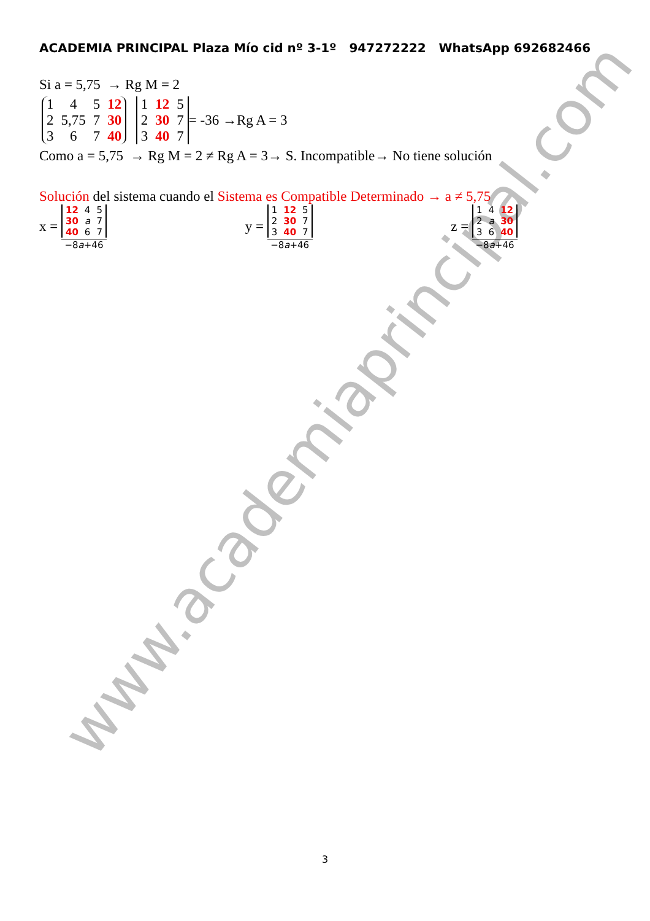www.academiaprincipal.com
ACADEMIA PRINCIPAL Plaza Mío cid nº 3-1º 947272222 WhatsApp 692682466
Si a = 5,75 → Rg M = 2
| 1 | 4 | 5 | 12 |
| 2 | 5,75 | 7 | 30 |
| 3 | 6 | 7 | 40 |
| 1 | 12 | 5 |
| 2 | 30 | 7 |
| 3 | 40 | 7 |
= -36 →Rg A = 3
Como a = 5,75 → Rg M = 2 ≠ Rg A = 3→ S. Incompatible→ No tiene solución
Solución del sistema cuando el Sistema es Compatible Determinado → a ≠ 5,75
x =
| 12 | 4 | 5 |
| 30 | a | 7 |
| 40 | 6 | 7 |
−8a+46
y =
| 1 | 12 | 5 |
| 2 | 30 | 7 |
| 3 | 40 | 7 |
−8a+46
z =
| 1 | 4 | 12 |
| 2 | a | 30 |
| 3 | 6 | 40 |
−8a+46
3